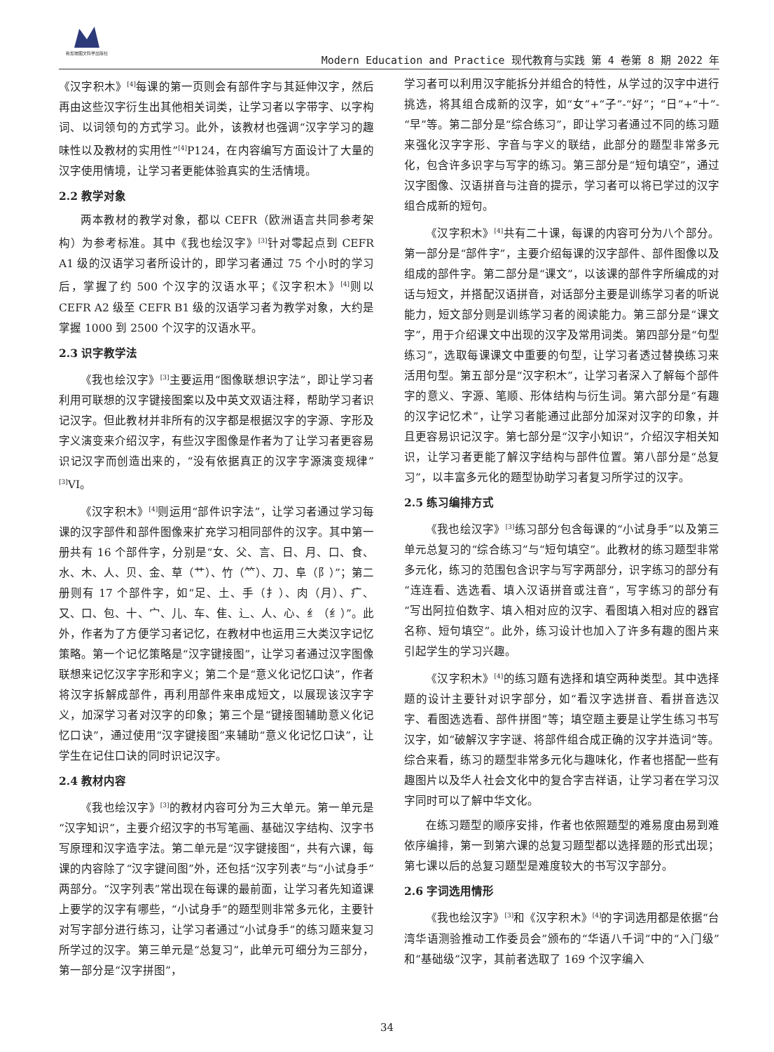新加坡图文科学出版社
Modern Education and Practice 现代教育与实践 第 4 卷第 8 期 2022 年
《汉字积木》<sup>[4]</sup>每课的第一页则会有部件字与其延伸汉字，然后再由这些汉字衍生出其他相关词类，让学习者以字带字、以字构词、以词领句的方式学习。此外，该教材也强调“汉字学习的趣味性以及教材的实用性”<sup>[4]</sup>P124，在内容编写方面设计了大量的汉字使用情境，让学习者更能体验真实的生活情境。
2.2 教学对象
两本教材的教学对象，都以 CEFR（欧洲语言共同参考架构）为参考标准。其中《我也绘汉字》<sup>[3]</sup>针对零起点到 CEFR A1 级的汉语学习者所设计的，即学习者通过 75 个小时的学习后，掌握了约 500 个汉字的汉语水平；《汉字积木》<sup>[4]</sup>则以 CEFR A2 级至 CEFR B1 级的汉语学习者为教学对象，大约是掌握 1000 到 2500 个汉字的汉语水平。
2.3 识字教学法
《我也绘汉字》<sup>[3]</sup>主要运用“图像联想识字法”，即让学习者利用可联想的汉字键接图案以及中英文双语注释，帮助学习者识记汉字。但此教材并非所有的汉字都是根据汉字的字源、字形及字义演变来介绍汉字，有些汉字图像是作者为了让学习者更容易识记汉字而创造出来的，“没有依据真正的汉字字源演变规律”<sup>[3]</sup>VI。
《汉字积木》<sup>[4]</sup>则运用“部件识字法”，让学习者通过学习每课的汉字部件和部件图像来扩充学习相同部件的汉字。其中第一册共有 16 个部件字，分别是“女、父、言、日、月、口、食、水、木、人、贝、金、草（艹）、竹（⺮）、刀、阜（阝）”；第二册则有 17 个部件字，如“足、土、手（扌）、肉（月）、疒、又、口、包、十、宀、儿、车、隹、辶、人、心、纟（纟）”。此外，作者为了方便学习者记忆，在教材中也运用三大类汉字记忆策略。第一个记忆策略是“汉字键接图”，让学习者通过汉字图像联想来记忆汉字字形和字义；第二个是“意义化记忆口诀”，作者将汉字拆解成部件，再利用部件来串成短文，以展现该汉字字义，加深学习者对汉字的印象；第三个是“键接图辅助意义化记忆口诀”，通过使用“汉字键接图”来辅助“意义化记忆口诀”，让学生在记住口诀的同时识记汉字。
2.4 教材内容
《我也绘汉字》<sup>[3]</sup>的教材内容可分为三大单元。第一单元是“汉字知识”，主要介绍汉字的书写笔画、基础汉字结构、汉字书写原理和汉字造字法。第二单元是“汉字键接图”，共有六课，每课的内容除了“汉字键间图”外，还包括“汉字列表”与“小试身手”两部分。“汉字列表”常出现在每课的最前面，让学习者先知道课上要学的汉字有哪些，“小试身手”的题型则非常多元化，主要针对写字部分进行练习，让学习者通过“小试身手”的练习题来复习所学过的汉字。第三单元是“总复习”，此单元可细分为三部分，第一部分是“汉字拼图”，
学习者可以利用汉字能拆分并组合的特性，从学过的汉字中进行挑选，将其组合成新的汉字，如“女”+“子”-“好”；“日”+“十”-“早”等。第二部分是“综合练习”，即让学习者通过不同的练习题来强化汉字字形、字音与字义的联结，此部分的题型非常多元化，包含许多识字与写字的练习。第三部分是“短句填空”，通过汉字图像、汉语拼音与注音的提示，学习者可以将已学过的汉字组合成新的短句。
《汉字积木》<sup>[4]</sup>共有二十课，每课的内容可分为八个部分。第一部分是“部件字”，主要介绍每课的汉字部件、部件图像以及组成的部件字。第二部分是“课文”，以该课的部件字所编成的对话与短文，并搭配汉语拼音，对话部分主要是训练学习者的听说能力，短文部分则是训练学习者的阅读能力。第三部分是“课文字”，用于介绍课文中出现的汉字及常用词类。第四部分是“句型练习”，选取每课课文中重要的句型，让学习者透过替换练习来活用句型。第五部分是“汉字积木”，让学习者深入了解每个部件字的意义、字源、笔顺、形体结构与衍生词。第六部分是“有趣的汉字记忆术”，让学习者能通过此部分加深对汉字的印象，并且更容易识记汉字。第七部分是“汉字小知识”，介绍汉字相关知识，让学习者更能了解汉字结构与部件位置。第八部分是“总复习”，以丰富多元化的题型协助学习者复习所学过的汉字。
2.5 练习编排方式
《我也绘汉字》<sup>[3]</sup>练习部分包含每课的“小试身手”以及第三单元总复习的“综合练习”与“短句填空”。此教材的练习题型非常多元化，练习的范围包含识字与写字两部分，识字练习的部分有“连连看、选选看、填入汉语拼音或注音”，写字练习的部分有“写出阿拉伯数字、填入相对应的汉字、看图填入相对应的器官名称、短句填空”。此外，练习设计也加入了许多有趣的图片来引起学生的学习兴趣。
《汉字积木》<sup>[4]</sup>的练习题有选择和填空两种类型。其中选择题的设计主要针对识字部分，如“看汉字选拼音、看拼音选汉字、看图选选看、部件拼图”等；填空题主要是让学生练习书写汉字，如“破解汉字字谜、将部件组合成正确的汉字并造词”等。综合来看，练习的题型非常多元化与趣味化，作者也搭配一些有趣图片以及华人社会文化中的复合字吉祥语，让学习者在学习汉字同时可以了解中华文化。
在练习题型的顺序安排，作者也依照题型的难易度由易到难依序编排，第一到第六课的总复习题型都以选择题的形式出现；第七课以后的总复习题型是难度较大的书写汉字部分。
2.6 字词选用情形
《我也绘汉字》<sup>[3]</sup>和《汉字积木》<sup>[4]</sup>的字词选用都是依据“台湾华语测验推动工作委员会”颁布的“华语八千词”中的“入门级”和“基础级”汉字，其前者选取了 169 个汉字编入
34